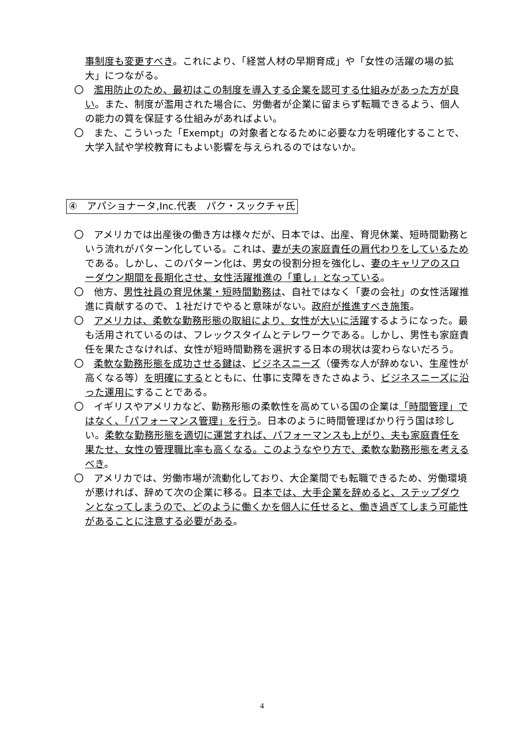事制度も変更すべき。これにより、「経営人材の早期育成」や「女性の活躍の場の拡大」につながる。
〇　濫用防止のため、最初はこの制度を導入する企業を認可する仕組みがあった方が良い。また、制度が濫用された場合に、労働者が企業に留まらず転職できるよう、個人の能力の質を保証する仕組みがあればよい。
〇　また、こういった「Exempt」の対象者となるために必要な力を明確化することで、大学入試や学校教育にもよい影響を与えられるのではないか。
④　アパショナータ,Inc.代表　パク・スックチャ氏
〇　アメリカでは出産後の働き方は様々だが、日本では、出産、育児休業、短時間勤務という流れがパターン化している。これは、妻が夫の家庭責任の肩代わりをしているためである。しかし、このパターン化は、男女の役割分担を強化し、妻のキャリアのスローダウン期間を長期化させ、女性活躍推進の「重し」となっている。
〇　他方、男性社員の育児休業・短時間勤務は、自社ではなく「妻の会社」の女性活躍推進に貢献するので、１社だけでやると意味がない。政府が推進すべき施策。
〇　アメリカは、柔軟な勤務形態の取組により、女性が大いに活躍するようになった。最も活用されているのは、フレックスタイムとテレワークである。しかし、男性も家庭責任を果たさなければ、女性が短時間勤務を選択する日本の現状は変わらないだろう。
〇　柔軟な勤務形態を成功させる鍵は、ビジネスニーズ（優秀な人が辞めない、生産性が高くなる等）を明確にするとともに、仕事に支障をきたさぬよう、ビジネスニーズに沿った運用にすることである。
〇　イギリスやアメリカなど、勤務形態の柔軟性を高めている国の企業は「時間管理」ではなく、「パフォーマンス管理」を行う。日本のように時間管理ばかり行う国は珍しい。柔軟な勤務形態を適切に運営すれば、パフォーマンスも上がり、夫も家庭責任を果たせ、女性の管理職比率も高くなる。このようなやり方で、柔軟な勤務形態を考えるべき。
〇　アメリカでは、労働市場が流動化しており、大企業間でも転職できるため、労働環境が悪ければ、辞めて次の企業に移る。日本では、大手企業を辞めると、ステップダウンとなってしまうので、どのように働くかを個人に任せると、働き過ぎてしまう可能性があることに注意する必要がある。
4